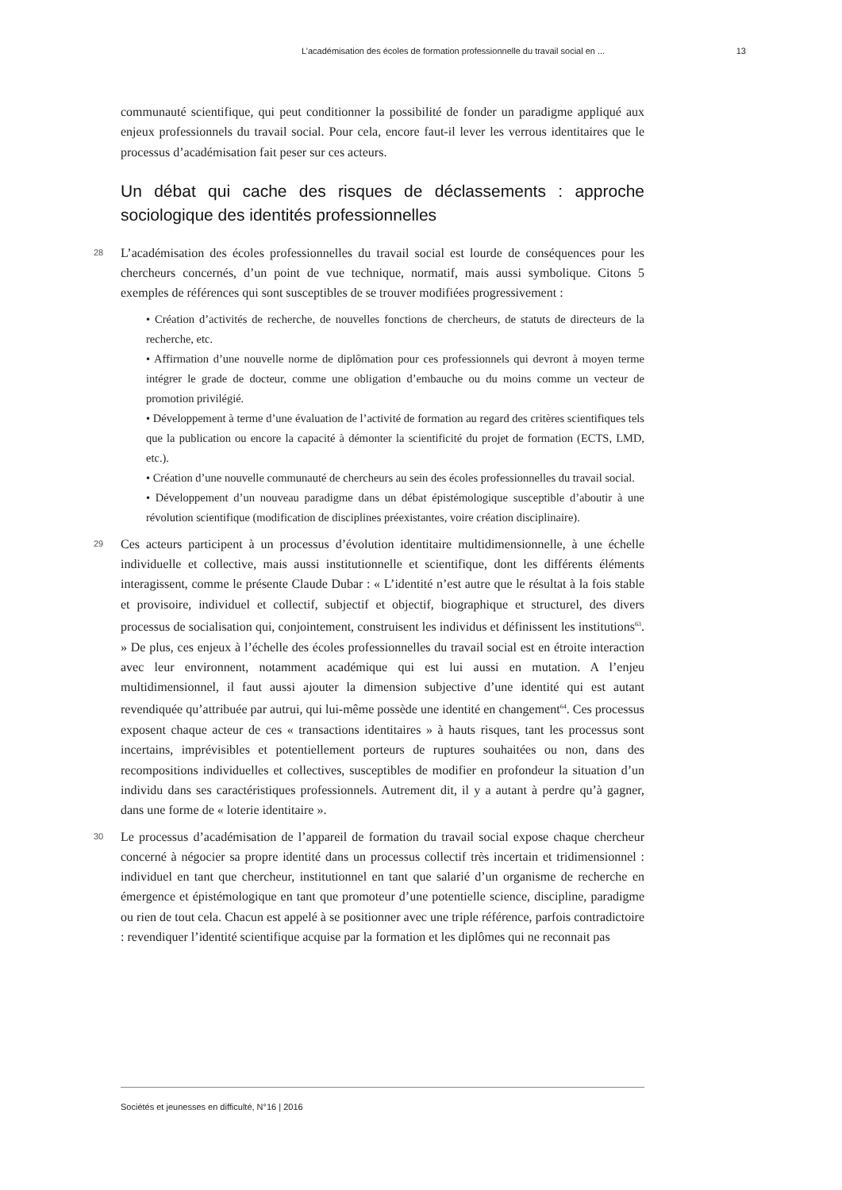L’académisation des écoles de formation professionnelle du travail social en ... 13
communauté scientifique, qui peut conditionner la possibilité de fonder un paradigme appliqué aux enjeux professionnels du travail social. Pour cela, encore faut-il lever les verrous identitaires que le processus d’académisation fait peser sur ces acteurs.
Un débat qui cache des risques de déclassements : approche sociologique des identités professionnelles
28 L’académisation des écoles professionnelles du travail social est lourde de conséquences pour les chercheurs concernés, d’un point de vue technique, normatif, mais aussi symbolique. Citons 5 exemples de références qui sont susceptibles de se trouver modifiées progressivement :
• Création d’activités de recherche, de nouvelles fonctions de chercheurs, de statuts de directeurs de la recherche, etc.
• Affirmation d’une nouvelle norme de diplômation pour ces professionnels qui devront à moyen terme intégrer le grade de docteur, comme une obligation d’embauche ou du moins comme un vecteur de promotion privilégié.
• Développement à terme d’une évaluation de l’activité de formation au regard des critères scientifiques tels que la publication ou encore la capacité à démonter la scientificité du projet de formation (ECTS, LMD, etc.).
• Création d’une nouvelle communauté de chercheurs au sein des écoles professionnelles du travail social.
• Développement d’un nouveau paradigme dans un débat épistémologique susceptible d’aboutir à une révolution scientifique (modification de disciplines préexistantes, voire création disciplinaire).
29 Ces acteurs participent à un processus d’évolution identitaire multidimensionnelle, à une échelle individuelle et collective, mais aussi institutionnelle et scientifique, dont les différents éléments interagissent, comme le présente Claude Dubar : « L’identité n’est autre que le résultat à la fois stable et provisoire, individuel et collectif, subjectif et objectif, biographique et structurel, des divers processus de socialisation qui, conjointement, construisent les individus et définissent les institutions<sup>63</sup>. » De plus, ces enjeux à l’échelle des écoles professionnelles du travail social est en étroite interaction avec leur environnent, notamment académique qui est lui aussi en mutation. A l’enjeu multidimensionnel, il faut aussi ajouter la dimension subjective d’une identité qui est autant revendiquée qu’attribuée par autrui, qui lui-même possède une identité en changement<sup>64</sup>. Ces processus exposent chaque acteur de ces « transactions identitaires » à hauts risques, tant les processus sont incertains, imprévisibles et potentiellement porteurs de ruptures souhaitées ou non, dans des recompositions individuelles et collectives, susceptibles de modifier en profondeur la situation d’un individu dans ses caractéristiques professionnels. Autrement dit, il y a autant à perdre qu’à gagner, dans une forme de « loterie identitaire ».
30 Le processus d’académisation de l’appareil de formation du travail social expose chaque chercheur concerné à négocier sa propre identité dans un processus collectif très incertain et tridimensionnel : individuel en tant que chercheur, institutionnel en tant que salarié d’un organisme de recherche en émergence et épistémologique en tant que promoteur d’une potentielle science, discipline, paradigme ou rien de tout cela. Chacun est appelé à se positionner avec une triple référence, parfois contradictoire : revendiquer l’identité scientifique acquise par la formation et les diplômes qui ne reconnait pas
Sociétés et jeunesses en difficulté, N°16 | 2016